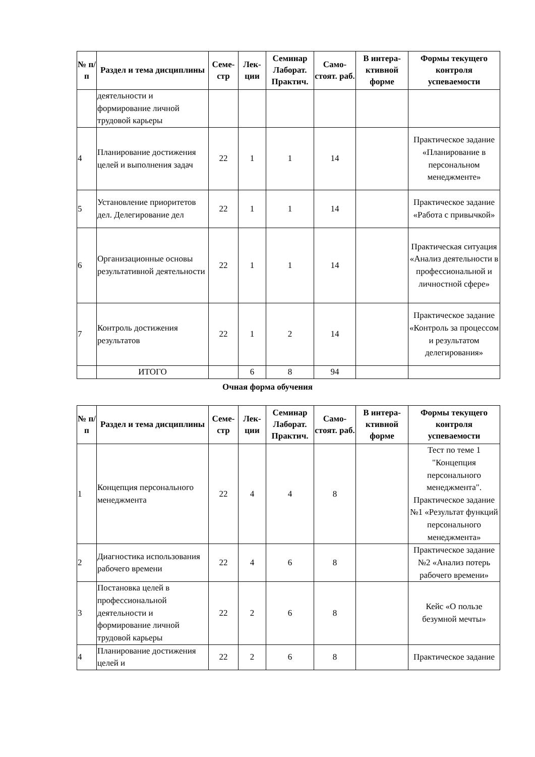| № п/п | Раздел и тема дисциплины | Семе-стр | Лек-ции | Семинар Лаборат. Практич. | Само-стоят. раб. | В интера-ктивной форме | Формы текущего контроля успеваемости |
| --- | --- | --- | --- | --- | --- | --- | --- |
| | деятельности и формирование личной трудовой карьеры | | | | | | |
| 4 | Планирование достижения целей и выполнения задач | 22 | 1 | 1 | 14 | | Практическое задание «Планирование в персональном менеджменте» |
| 5 | Установление приоритетов дел. Делегирование дел | 22 | 1 | 1 | 14 | | Практическое задание «Работа с привычкой» |
| 6 | Организационные основы результативной деятельности | 22 | 1 | 1 | 14 | | Практическая ситуация «Анализ деятельности в профессиональной и личностной сфере» |
| 7 | Контроль достижения результатов | 22 | 1 | 2 | 14 | | Практическое задание «Контроль за процессом и результатом делегирования» |
| | ИТОГО | | 6 | 8 | 94 | | |
Очная форма обучения
| № п/п | Раздел и тема дисциплины | Семе-стр | Лек-ции | Семинар Лаборат. Практич. | Само-стоят. раб. | В интера-ктивной форме | Формы текущего контроля успеваемости |
| --- | --- | --- | --- | --- | --- | --- | --- |
| 1 | Концепция персонального менеджмента | 22 | 4 | 4 | 8 | | Тест по теме 1 "Концепция персонального менеджмента". Практическое задание №1 «Результат функций персонального менеджмента» |
| 2 | Диагностика использования рабочего времени | 22 | 4 | 6 | 8 | | Практическое задание №2 «Анализ потерь рабочего времени» |
| 3 | Постановка целей в профессиональной деятельности и формирование личной трудовой карьеры | 22 | 2 | 6 | 8 | | Кейс «О пользе безумной мечты» |
| 4 | Планирование достижения целей и | 22 | 2 | 6 | 8 | | Практическое задание |